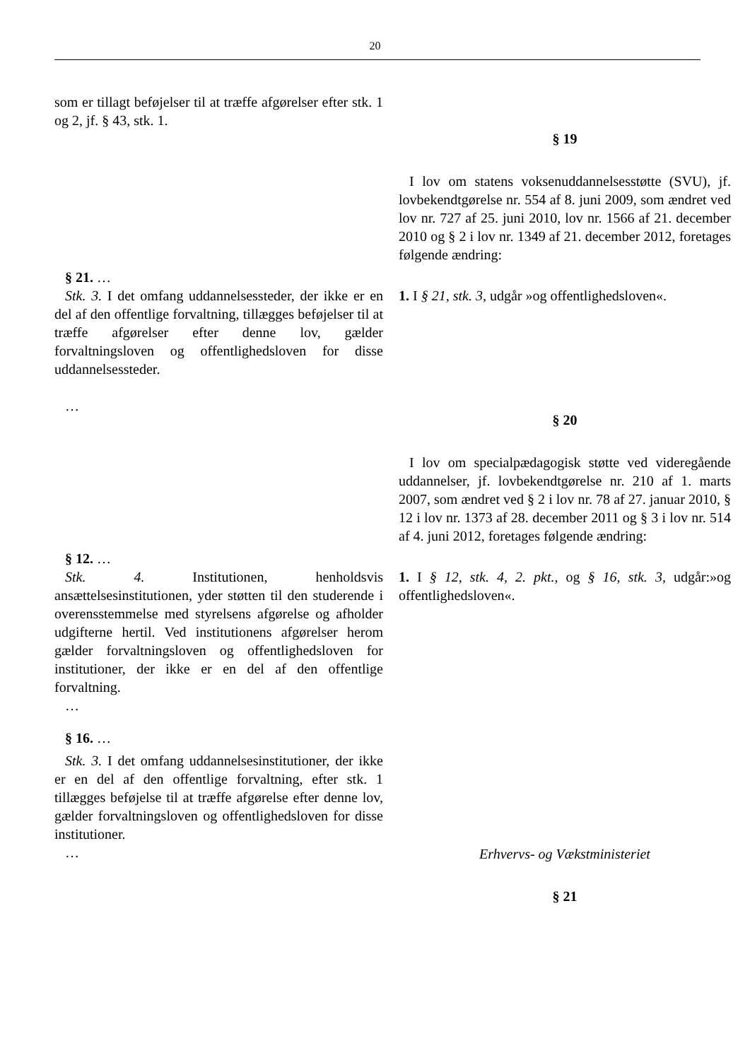20
| som er tillagt beføjelser til at træffe afgørelser efter stk. 1 og 2, jf. § 43, stk. 1. | § 19 I lov om statens voksenuddannelsesstøtte (SVU), jf. lovbekendtgørelse nr. 554 af 8. juni 2009, som ændret ved lov nr. 727 af 25. juni 2010, lov nr. 1566 af 21. december 2010 og § 2 i lov nr. 1349 af 21. december 2012, foretages følgende ændring: |
| § 21. … Stk. 3. I det omfang uddannelsessteder, der ikke er en del af den offentlige forvaltning, tillægges beføjelser til at træffe afgørelser efter denne lov, gælder forvaltningsloven og offentlighedsloven for disse uddannelsessteder. … | 1. I § 21, stk. 3, udgår »og offentlighedsloven«. § 20 I lov om specialpædagogisk støtte ved videregående uddannelser, jf. lovbekendtgørelse nr. 210 af 1. marts 2007, som ændret ved § 2 i lov nr. 78 af 27. januar 2010, § 12 i lov nr. 1373 af 28. december 2011 og § 3 i lov nr. 514 af 4. juni 2012, foretages følgende ændring: |
| § 12. … Stk. 4. Institutionen, henholdsvis ansættelsesinstitutionen, yder støtten til den studerende i overensstemmelse med styrelsens afgørelse og afholder udgifterne hertil. Ved institutionens afgørelser herom gælder forvaltningsloven og offentlighedsloven for institutioner, der ikke er en del af den offentlige forvaltning. … § 16. … Stk. 3. I det omfang uddannelsesinstitutioner, der ikke er en del af den offentlige forvaltning, efter stk. 1 tillægges beføjelse til at træffe afgørelse efter denne lov, gælder forvaltningsloven og offentlighedsloven for disse institutioner. … | 1. I § 12, stk. 4, 2. pkt., og § 16, stk. 3, udgår:»og offentlighedsloven«. Erhvervs- og Vækstministeriet § 21 |